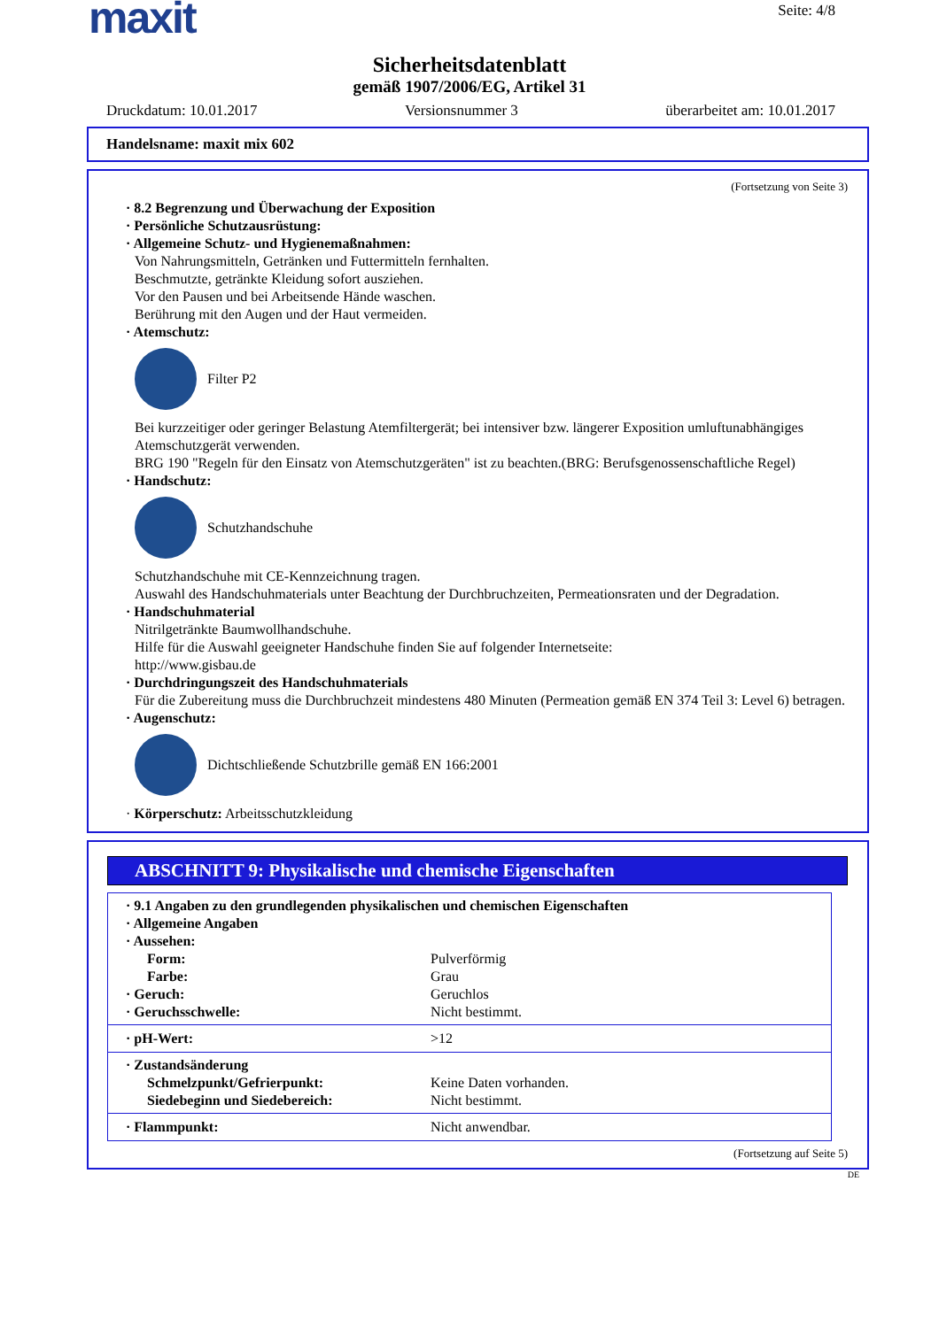maxit
Seite: 4/8
Sicherheitsdatenblatt
gemäß 1907/2006/EG, Artikel 31
Druckdatum: 10.01.2017 Versionsnummer 3 überarbeitet am: 10.01.2017
Handelsname: maxit mix 602
(Fortsetzung von Seite 3)
· 8.2 Begrenzung und Überwachung der Exposition
· Persönliche Schutzausrüstung:
· Allgemeine Schutz- und Hygienemaßnahmen:
Von Nahrungsmitteln, Getränken und Futtermitteln fernhalten.
Beschmutzte, getränkte Kleidung sofort ausziehen.
Vor den Pausen und bei Arbeitsende Hände waschen.
Berührung mit den Augen und der Haut vermeiden.
· Atemschutz:
Filter P2
Bei kurzzeitiger oder geringer Belastung Atemfiltergerät; bei intensiver bzw. längerer Exposition umluftunabhängiges Atemschutzgerät verwenden.
BRG 190 "Regeln für den Einsatz von Atemschutzgeräten" ist zu beachten.(BRG: Berufsgenossenschaftliche Regel)
· Handschutz:
Schutzhandschuhe
Schutzhandschuhe mit CE-Kennzeichnung tragen.
Auswahl des Handschuhmaterials unter Beachtung der Durchbruchzeiten, Permeationsraten und der Degradation.
· Handschuhmaterial
Nitrilgetränkte Baumwollhandschuhe.
Hilfe für die Auswahl geeigneter Handschuhe finden Sie auf folgender Internetseite:
http://www.gisbau.de
· Durchdringungszeit des Handschuhmaterials
Für die Zubereitung muss die Durchbruchzeit mindestens 480 Minuten (Permeation gemäß EN 374 Teil 3: Level 6) betragen.
· Augenschutz:
Dichtschließende Schutzbrille gemäß EN 166:2001
· Körperschutz: Arbeitsschutzkleidung
ABSCHNITT 9: Physikalische und chemische Eigenschaften
| · 9.1 Angaben zu den grundlegenden physikalischen und chemischen Eigenschaften | |
| · Allgemeine Angaben | |
| · Aussehen: | |
| Form: | Pulverförmig |
| Farbe: | Grau |
| · Geruch: | Geruchlos |
| · Geruchsschwelle: | Nicht bestimmt. |
| · pH-Wert: | >12 |
| · Zustandsänderung | |
| Schmelzpunkt/Gefrierpunkt: | Keine Daten vorhanden. |
| Siedebeginn und Siedebereich: | Nicht bestimmt. |
| · Flammpunkt: | Nicht anwendbar. |
(Fortsetzung auf Seite 5)
DE